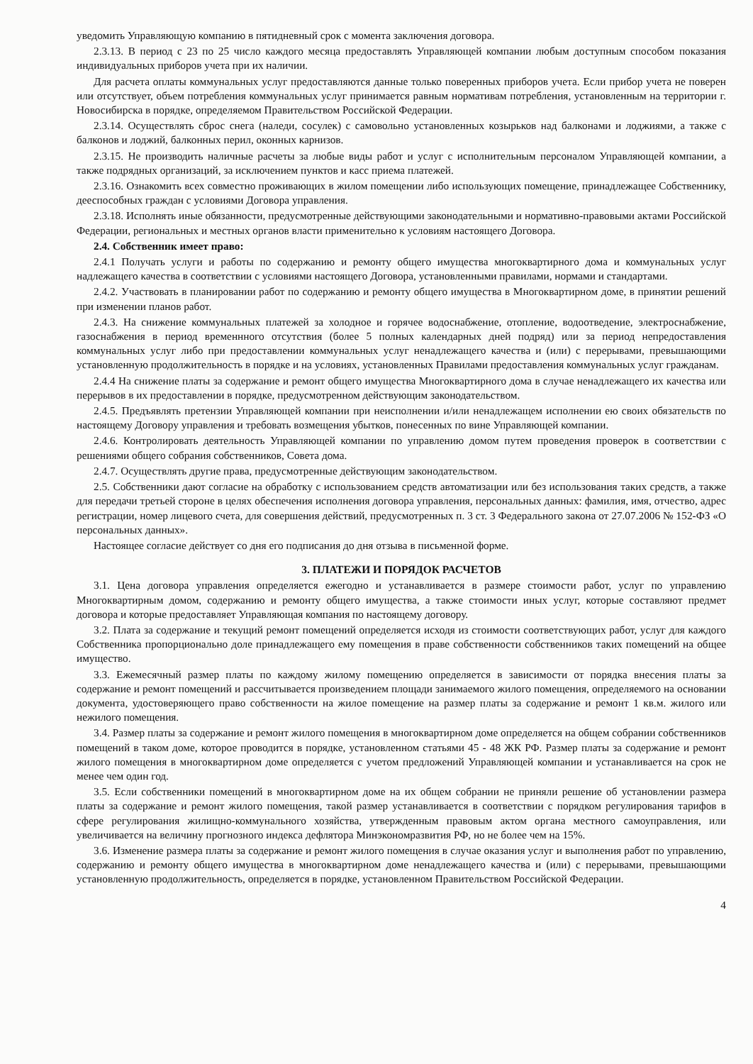уведомить Управляющую компанию в пятидневный срок с момента заключения договора.
2.3.13. В период с 23 по 25 число каждого месяца предоставлять Управляющей компании любым доступным способом показания индивидуальных приборов учета при их наличии.
Для расчета оплаты коммунальных услуг предоставляются данные только поверенных приборов учета. Если прибор учета не поверен или отсутствует, объем потребления коммунальных услуг принимается равным нормативам потребления, установленным на территории г. Новосибирска в порядке, определяемом Правительством Российской Федерации.
2.3.14. Осуществлять сброс снега (наледи, сосулек) с самовольно установленных козырьков над балконами и лоджиями, а также с балконов и лоджий, балконных перил, оконных карнизов.
2.3.15. Не производить наличные расчеты за любые виды работ и услуг с исполнительным персоналом Управляющей компании, а также подрядных организаций, за исключением пунктов и касс приема платежей.
2.3.16. Ознакомить всех совместно проживающих в жилом помещении либо использующих помещение, принадлежащее Собственнику, дееспособных граждан с условиями Договора управления.
2.3.18. Исполнять иные обязанности, предусмотренные действующими законодательными и нормативно-правовыми актами Российской Федерации, региональных и местных органов власти применительно к условиям настоящего Договора.
2.4. Собственник имеет право:
2.4.1 Получать услуги и работы по содержанию и ремонту общего имущества многоквартирного дома и коммунальных услуг надлежащего качества в соответствии с условиями настоящего Договора, установленными правилами, нормами и стандартами.
2.4.2. Участвовать в планировании работ по содержанию и ремонту общего имущества в Многоквартирном доме, в принятии решений при изменении планов работ.
2.4.3. На снижение коммунальных платежей за холодное и горячее водоснабжение, отопление, водоотведение, электроснабжение, газоснабжения в период временнного отсутствия (более 5 полных календарных дней подряд) или за период непредоставления коммунальных услуг либо при предоставлении коммунальных услуг ненадлежащего качества и (или) с перерывами, превышающими установленную продолжительность в порядке и на условиях, установленных Правилами предоставления коммунальных услуг гражданам.
2.4.4 На снижение платы за содержание и ремонт общего имущества Многоквартирного дома в случае ненадлежащего их качества или перерывов в их предоставлении в порядке, предусмотренном действующим законодательством.
2.4.5. Предъявлять претензии Управляющей компании при неисполнении и/или ненадлежащем исполнении ею своих обязательств по настоящему Договору управления и требовать возмещения убытков, понесенных по вине Управляющей компании.
2.4.6. Контролировать деятельность Управляющей компании по управлению домом путем проведения проверок в соответствии с решениями общего собрания собственников, Совета дома.
2.4.7. Осуществлять другие права, предусмотренные действующим законодательством.
2.5. Собственники дают согласие на обработку с использованием средств автоматизации или без использования таких средств, а также для передачи третьей стороне в целях обеспечения исполнения договора управления, персональных данных: фамилия, имя, отчество, адрес регистрации, номер лицевого счета, для совершения действий, предусмотренных п. 3 ст. 3 Федерального закона от 27.07.2006 № 152-ФЗ «О персональных данных».
Настоящее согласие действует со дня его подписания до дня отзыва в письменной форме.
3. ПЛАТЕЖИ И ПОРЯДОК РАСЧЕТОВ
3.1. Цена договора управления определяется ежегодно и устанавливается в размере стоимости работ, услуг по управлению Многоквартирным домом, содержанию и ремонту общего имущества, а также стоимости иных услуг, которые составляют предмет договора и которые предоставляет Управляющая компания по настоящему договору.
3.2. Плата за содержание и текущий ремонт помещений определяется исходя из стоимости соответствующих работ, услуг для каждого Собственника пропорционально доле принадлежащего ему помещения в праве собственности собственников таких помещений на общее имущество.
3.3. Ежемесячный размер платы по каждому жилому помещению определяется в зависимости от порядка внесения платы за содержание и ремонт помещений и рассчитывается произведением площади занимаемого жилого помещения, определяемого на основании документа, удостоверяющего право собственности на жилое помещение на размер платы за содержание и ремонт 1 кв.м. жилого или нежилого помещения.
3.4. Размер платы за содержание и ремонт жилого помещения в многоквартирном доме определяется на общем собрании собственников помещений в таком доме, которое проводится в порядке, установленном статьями 45 - 48 ЖК РФ. Размер платы за содержание и ремонт жилого помещения в многоквартирном доме определяется с учетом предложений Управляющей компании и устанавливается на срок не менее чем один год.
3.5. Если собственники помещений в многоквартирном доме на их общем собрании не приняли решение об установлении размера платы за содержание и ремонт жилого помещения, такой размер устанавливается в соответствии с порядком регулирования тарифов в сфере регулирования жилищно-коммунального хозяйства, утвержденным правовым актом органа местного самоуправления, или увеличивается на величину прогнозного индекса дефлятора Минэкономразвития РФ, но не более чем на 15%.
3.6. Изменение размера платы за содержание и ремонт жилого помещения в случае оказания услуг и выполнения работ по управлению, содержанию и ремонту общего имущества в многоквартирном доме ненадлежащего качества и (или) с перерывами, превышающими установленную продолжительность, определяется в порядке, установленном Правительством Российской Федерации.
4